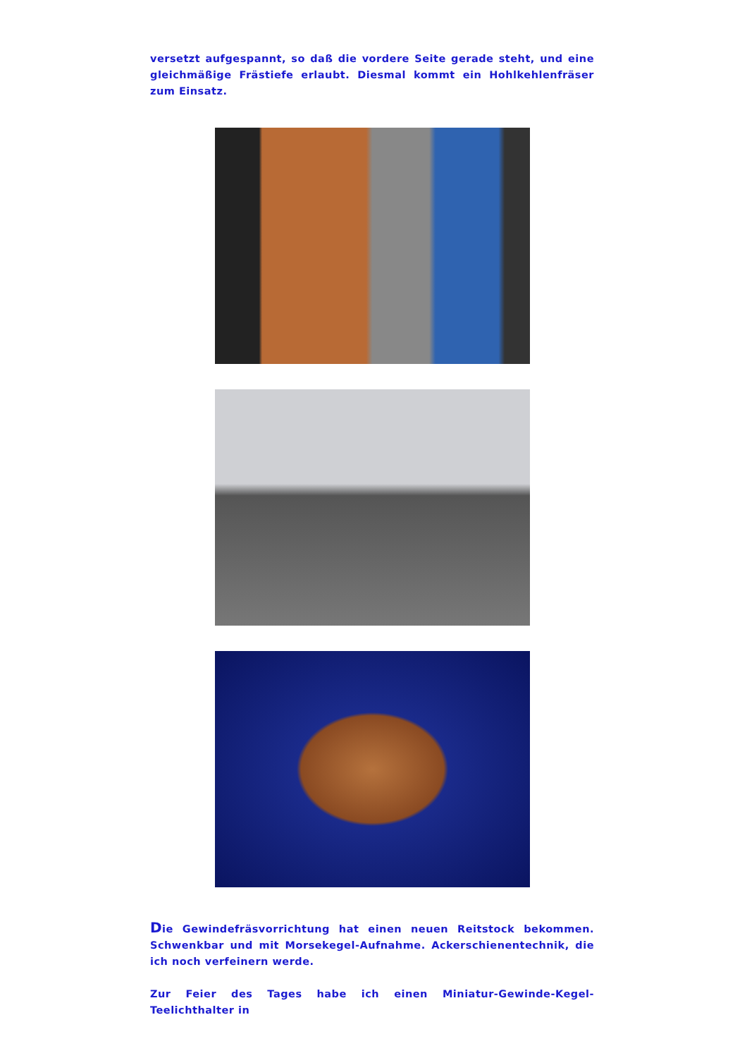versetzt aufgespannt, so daß die vordere Seite gerade steht, und eine gleichmäßige Frästiefe erlaubt. Diesmal kommt ein Hohlkehlenfräser zum Einsatz.
Die Gewindefräsvorrichtung hat einen neuen Reitstock bekommen. Schwenkbar und mit Morsekegel-Aufnahme. Ackerschienentechnik, die ich noch verfeinern werde.
Zur Feier des Tages habe ich einen Miniatur-Gewinde-Kegel-Teelichthalter in